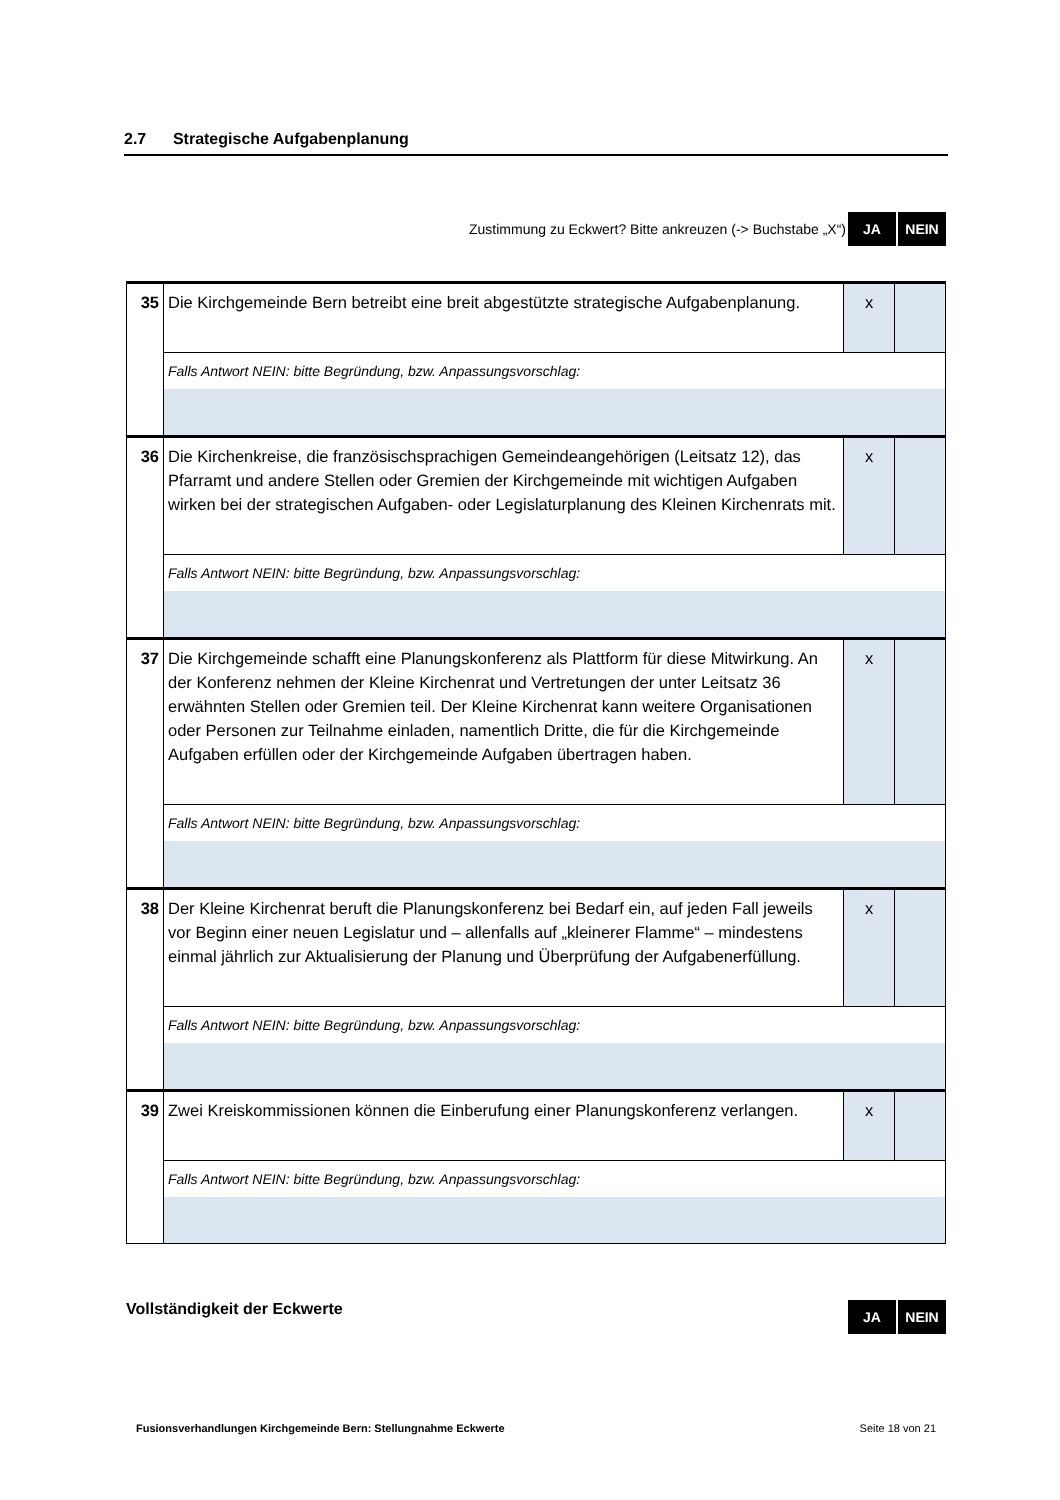2.7 Strategische Aufgabenplanung
Zustimmung zu Eckwert? Bitte ankreuzen (-> Buchstabe „X“)
JA NEIN
| 35 | Die Kirchgemeinde Bern betreibt eine breit abgestützte strategische Aufgabenplanung. | x | |
| | Falls Antwort NEIN: bitte Begründung, bzw. Anpassungsvorschlag: | | |
| 36 | Die Kirchenkreise, die französischsprachigen Gemeindeangehörigen (Leitsatz 12), das Pfarramt und andere Stellen oder Gremien der Kirchgemeinde mit wichtigen Aufgaben wirken bei der strategischen Aufgaben- oder Legislaturplanung des Kleinen Kirchenrats mit. | x | |
| | Falls Antwort NEIN: bitte Begründung, bzw. Anpassungsvorschlag: | | |
| 37 | Die Kirchgemeinde schafft eine Planungskonferenz als Plattform für diese Mitwirkung. An der Konferenz nehmen der Kleine Kirchenrat und Vertretungen der unter Leitsatz 36 erwähnten Stellen oder Gremien teil. Der Kleine Kirchenrat kann weitere Organisationen oder Personen zur Teilnahme einladen, namentlich Dritte, die für die Kirchgemeinde Aufgaben erfüllen oder der Kirchgemeinde Aufgaben übertragen haben. | x | |
| | Falls Antwort NEIN: bitte Begründung, bzw. Anpassungsvorschlag: | | |
| 38 | Der Kleine Kirchenrat beruft die Planungskonferenz bei Bedarf ein, auf jeden Fall jeweils vor Beginn einer neuen Legislatur und – allenfalls auf „kleinerer Flamme“ – mindestens einmal jährlich zur Aktualisierung der Planung und Überprüfung der Aufgabenerfüllung. | x | |
| | Falls Antwort NEIN: bitte Begründung, bzw. Anpassungsvorschlag: | | |
| 39 | Zwei Kreiskommissionen können die Einberufung einer Planungskonferenz verlangen. | x | |
| | Falls Antwort NEIN: bitte Begründung, bzw. Anpassungsvorschlag: | | |
Vollständigkeit der Eckwerte JA NEIN
Fusionsverhandlungen Kirchgemeinde Bern: Stellungnahme Eckwerte Seite 18 von 21